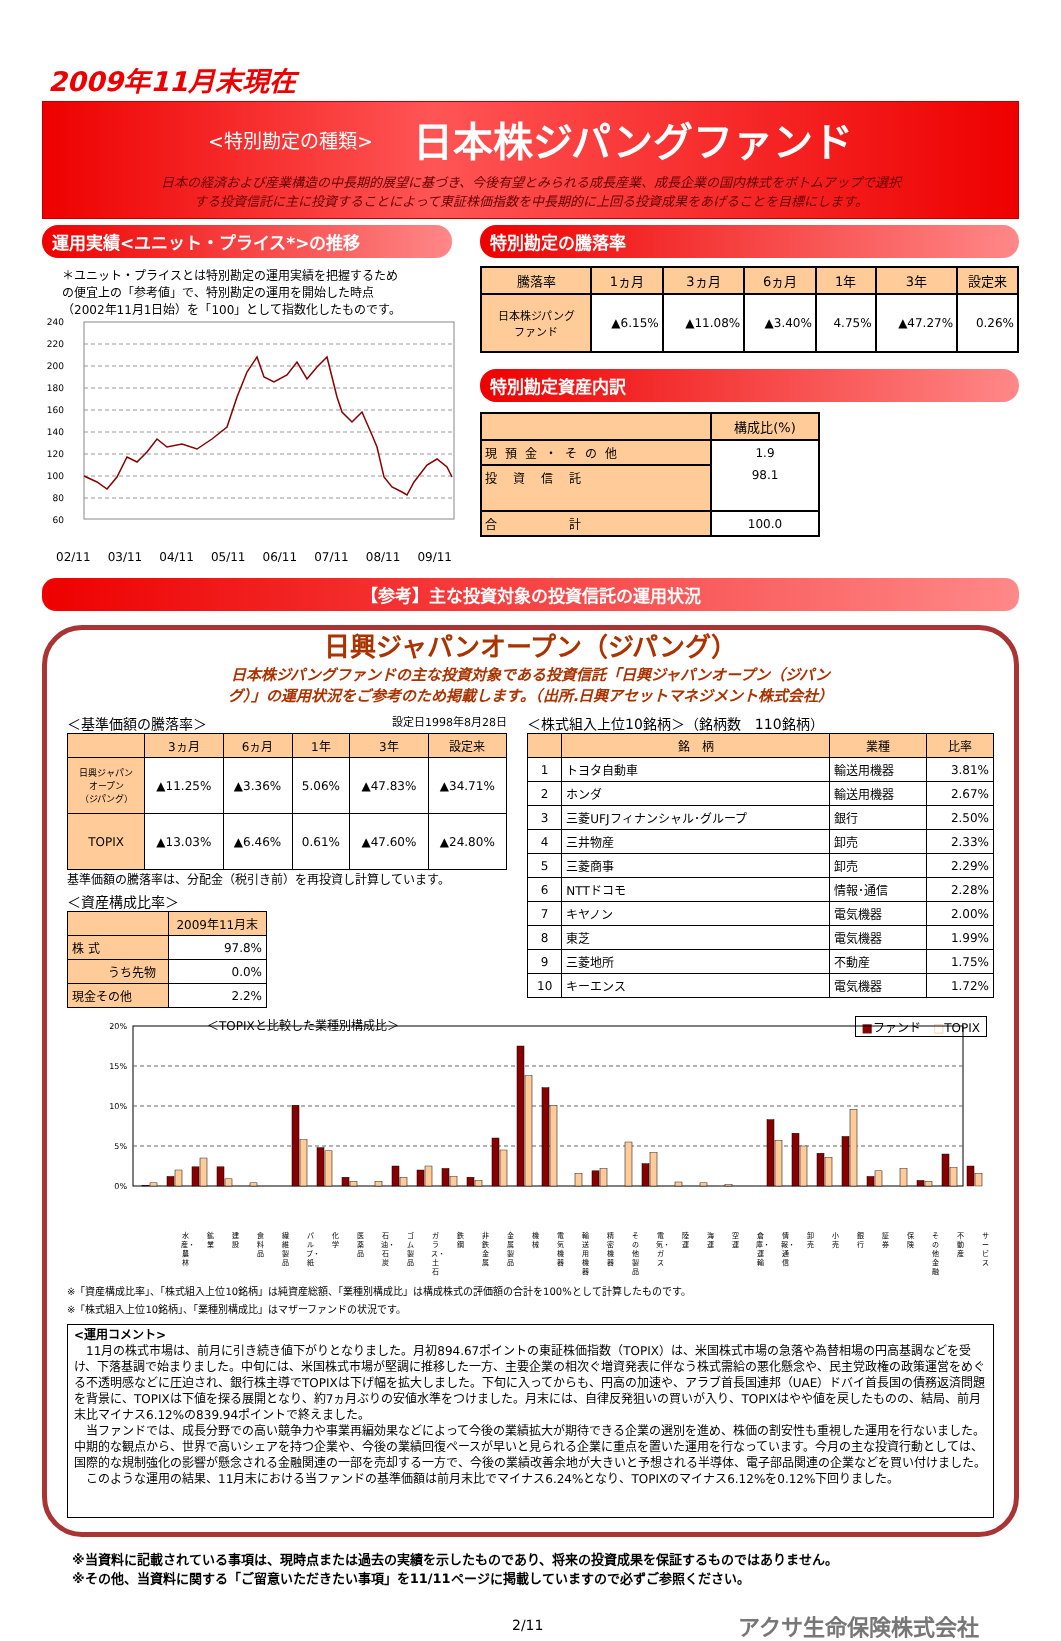2009年11月末現在
<特別勘定の種類> 日本株ジパングファンド
日本の経済および産業構造の中長期的展望に基づき、今後有望とみられる成長産業、成長企業の国内株式をボトムアップで選択
する投資信託に主に投資することによって東証株価指数を中長期的に上回る投資成果をあげることを目標にします。
運用実績<ユニット・プライス*>の推移
＊ユニット・プライスとは特別勘定の運用実績を把握するため
の便宜上の「参考値」で、特別勘定の運用を開始した時点
（2002年11月1日始）を「100」として指数化したものです。
240
220
200
180
160
140
120
100
80
60
02/11 03/11 04/11 05/11 06/11 07/11 08/11 09/11
特別勘定の騰落率
| 騰落率 | 1ヵ月 | 3ヵ月 | 6ヵ月 | 1年 | 3年 | 設定来 |
| --- | --- | --- | --- | --- | --- | --- |
| 日本株ジパング ファンド | ▲6.15% | ▲11.08% | ▲3.40% | 4.75% | ▲47.27% | 0.26% |
特別勘定資産内訳
| | 構成比(%) |
| --- | --- |
| 現預金・その他 | 1.9 |
| 投資信託 | 98.1 |
| 合 計 | 100.0 |
【参考】主な投資対象の投資信託の運用状況
日興ジャパンオープン（ジパング）
日本株ジパングファンドの主な投資対象である投資信託「日興ジャパンオープン（ジパン
グ）」の運用状況をご参考のため掲載します。（出所.日興アセットマネジメント株式会社）
＜基準価額の騰落率＞ 設定日1998年8月28日
| | 3ヵ月 | 6ヵ月 | 1年 | 3年 | 設定来 |
| --- | --- | --- | --- | --- | --- |
| 日興ジャパン オープン （ジパング） | ▲11.25% | ▲3.36% | 5.06% | ▲47.83% | ▲34.71% |
| TOPIX | ▲13.03% | ▲6.46% | 0.61% | ▲47.60% | ▲24.80% |
基準価額の騰落率は、分配金（税引き前）を再投資し計算しています。
＜資産構成比率＞
| | 2009年11月末 |
| --- | --- |
| 株 式 | 97.8% |
| うち先物 | 0.0% |
| 現金その他 | 2.2% |
＜株式組入上位10銘柄＞（銘柄数　110銘柄）
| | 銘 柄 | 業種 | 比率 |
| --- | --- | --- | --- |
| 1 | トヨタ自動車 | 輸送用機器 | 3.81% |
| 2 | ホンダ | 輸送用機器 | 2.67% |
| 3 | 三菱UFJフィナンシャル･グループ | 銀行 | 2.50% |
| 4 | 三井物産 | 卸売 | 2.33% |
| 5 | 三菱商事 | 卸売 | 2.29% |
| 6 | NTTドコモ | 情報･通信 | 2.28% |
| 7 | キヤノン | 電気機器 | 2.00% |
| 8 | 東芝 | 電気機器 | 1.99% |
| 9 | 三菱地所 | 不動産 | 1.75% |
| 10 | キーエンス | 電気機器 | 1.72% |
＜TOPIXと比較した業種別構成比＞ ■ファンド　□TOPIX
20%
15%
10%
5%
0%
水産・農林
鉱業 建設 食料品 繊維製品
パルプ・紙
化学 医薬品 石油・石炭
ゴム製品
ガラス・土石
鉄鋼 非鉄金属
金属製品
機械 電気機器
輸送用機器
精密機器
その他製品
電気・ガス
陸運 海運 空運 倉庫・運輸
情報・通信
卸売 小売 銀行 証券 保険 その他金融
不動産 サービス
※「資産構成比率」、「株式組入上位10銘柄」は純資産総額、「業種別構成比」は構成株式の評価額の合計を100%として計算したものです。
※「株式組入上位10銘柄」、「業種別構成比」はマザーファンドの状況です。
<運用コメント>
　11月の株式市場は、前月に引き続き値下がりとなりました。月初894.67ポイントの東証株価指数（TOPIX）は、米国株式市場の急落や為替相場の円高基調などを受け、下落基調で始まりました。中旬には、米国株式市場が堅調に推移した一方、主要企業の相次ぐ増資発表に伴なう株式需給の悪化懸念や、民主党政権の政策運営をめぐる不透明感などに圧迫され、銀行株主導でTOPIXは下げ幅を拡大しました。下旬に入ってからも、円高の加速や、アラブ首長国連邦（UAE）ドバイ首長国の債務返済問題を背景に、TOPIXは下値を探る展開となり、約7ヵ月ぶりの安値水準をつけました。月末には、自律反発狙いの買いが入り、TOPIXはやや値を戻したものの、結局、前月末比マイナス6.12%の839.94ポイントで終えました。
　当ファンドでは、成長分野での高い競争力や事業再編効果などによって今後の業績拡大が期待できる企業の選別を進め、株価の割安性も重視した運用を行ないました。中期的な観点から、世界で高いシェアを持つ企業や、今後の業績回復ペースが早いと見られる企業に重点を置いた運用を行なっています。今月の主な投資行動としては、国際的な規制強化の影響が懸念される金融関連の一部を売却する一方で、今後の業績改善余地が大きいと予想される半導体、電子部品関連の企業などを買い付けました。
　このような運用の結果、11月末における当ファンドの基準価額は前月末比でマイナス6.24%となり、TOPIXのマイナス6.12%を0.12%下回りました。
※当資料に記載されている事項は、現時点または過去の実績を示したものであり、将来の投資成果を保証するものではありません。
※その他、当資料に関する「ご留意いただきたい事項」を11/11ページに掲載していますので必ずご参照ください。
2/11 アクサ生命保険株式会社